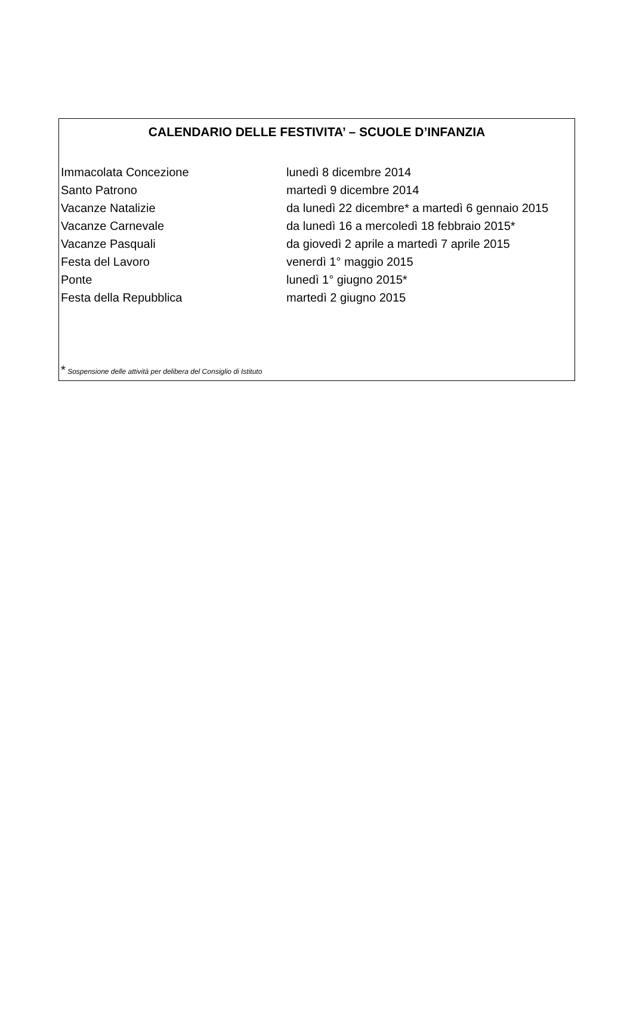CALENDARIO DELLE FESTIVITA’ – SCUOLE D’INFANZIA
| Immacolata Concezione | lunedì 8 dicembre 2014 |
| Santo Patrono | martedì 9 dicembre 2014 |
| Vacanze Natalizie | da lunedì 22 dicembre* a martedì 6 gennaio 2015 |
| Vacanze Carnevale | da lunedì 16 a mercoledì 18 febbraio 2015* |
| Vacanze Pasquali | da giovedì 2 aprile a martedì 7 aprile 2015 |
| Festa del Lavoro | venerdì 1° maggio 2015 |
| Ponte | lunedì 1° giugno 2015* |
| Festa della Repubblica | martedì 2 giugno 2015 |
* Sospensione delle attività per delibera del Consiglio di Istituto